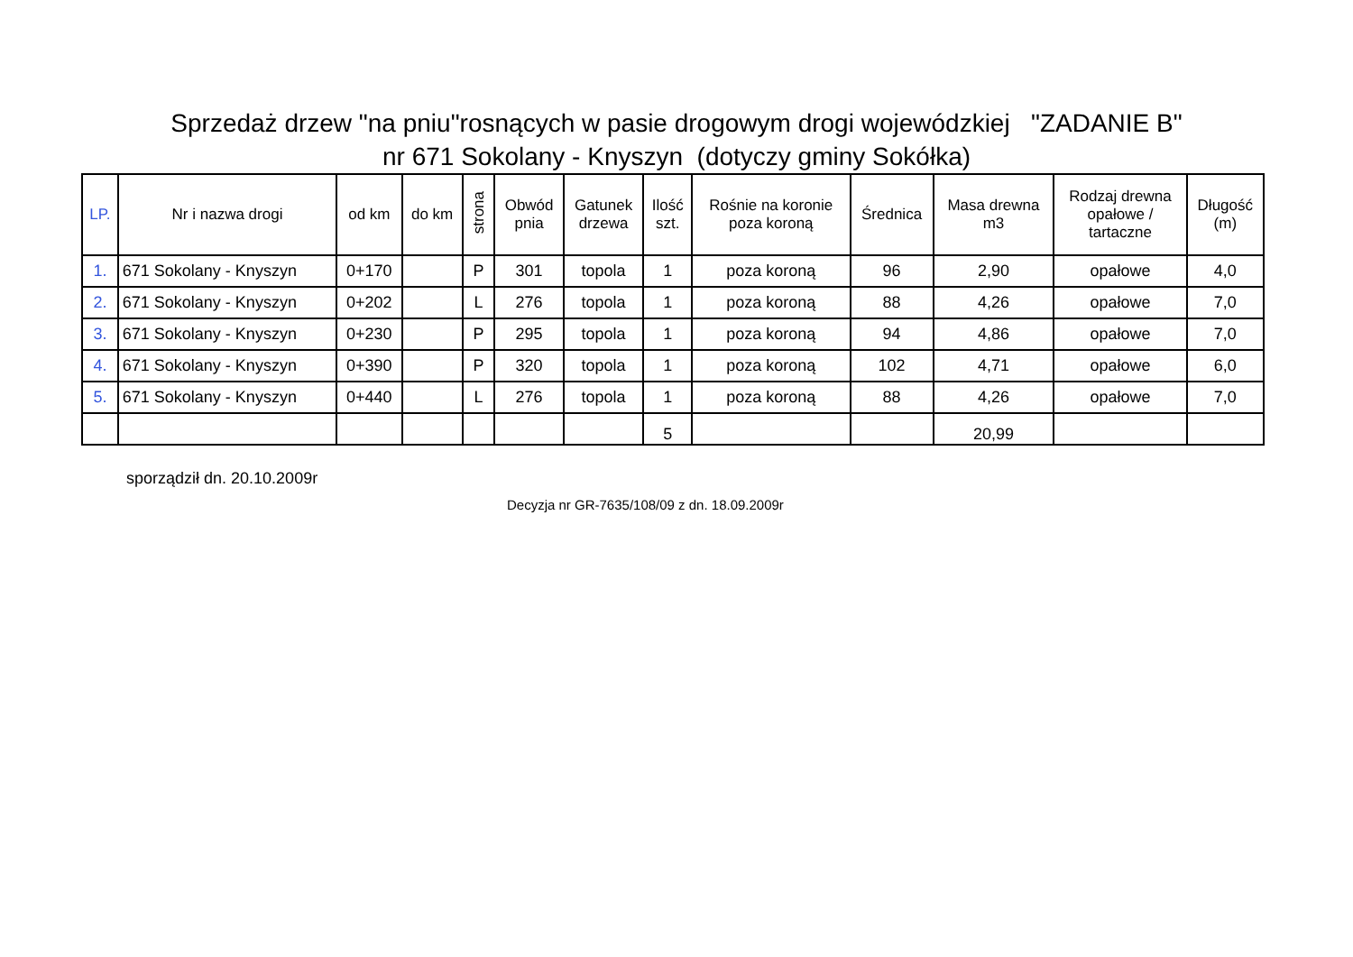Sprzedaż drzew "na pniu"rosnących w pasie drogowym drogi wojewódzkiej "ZADANIE B"
nr 671 Sokolany - Knyszyn (dotyczy gminy Sokółka)
| LP. | Nr i nazwa drogi | od km | do km | strona | Obwód pnia | Gatunek drzewa | Ilość szt. | Rośnie na koronie poza koroną | Średnica | Masa drewna m3 | Rodzaj drewna opałowe / tartaczne | Długość (m) |
| --- | --- | --- | --- | --- | --- | --- | --- | --- | --- | --- | --- | --- |
| 1. | 671 Sokolany - Knyszyn | 0+170 | | P | 301 | topola | 1 | poza koroną | 96 | 2,90 | opałowe | 4,0 |
| 2. | 671 Sokolany - Knyszyn | 0+202 | | L | 276 | topola | 1 | poza koroną | 88 | 4,26 | opałowe | 7,0 |
| 3. | 671 Sokolany - Knyszyn | 0+230 | | P | 295 | topola | 1 | poza koroną | 94 | 4,86 | opałowe | 7,0 |
| 4. | 671 Sokolany - Knyszyn | 0+390 | | P | 320 | topola | 1 | poza koroną | 102 | 4,71 | opałowe | 6,0 |
| 5. | 671 Sokolany - Knyszyn | 0+440 | | L | 276 | topola | 1 | poza koroną | 88 | 4,26 | opałowe | 7,0 |
| | | | | | | | 5 | | | 20,99 | | |
sporządził dn. 20.10.2009r
Decyzja nr GR-7635/108/09 z dn. 18.09.2009r